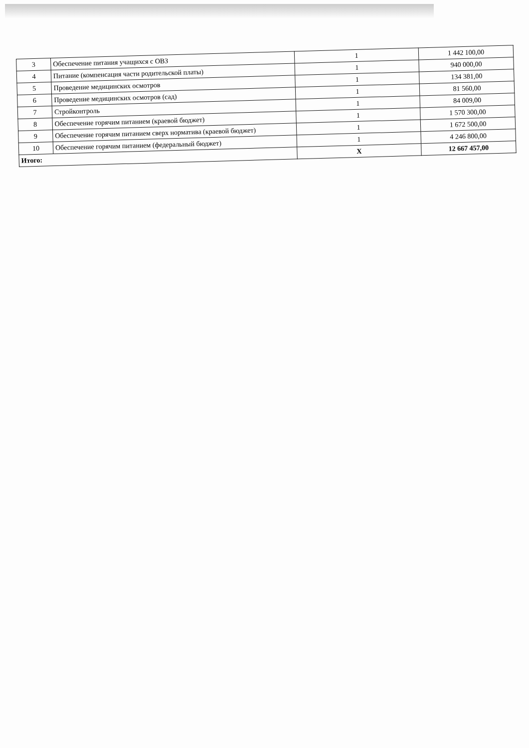| 3 | Обеспечение питания учащихся с ОВЗ | 1 | 1 442 100,00 |
| 4 | Питание (компенсация части родительской платы) | 1 | 940 000,00 |
| 5 | Проведение медицинских осмотров | 1 | 134 381,00 |
| 6 | Проведение медицинских осмотров (сад) | 1 | 81 560,00 |
| 7 | Стройконтроль | 1 | 84 009,00 |
| 8 | Обеспечение горячим питанием (краевой бюджет) | 1 | 1 570 300,00 |
| 9 | Обеспечение горячим питанием сверх норматива (краевой бюджет) | 1 | 1 672 500,00 |
| 10 | Обеспечение горячим питанием (федеральный бюджет) | 1 | 4 246 800,00 |
| Итого: | | X | 12 667 457,00 |